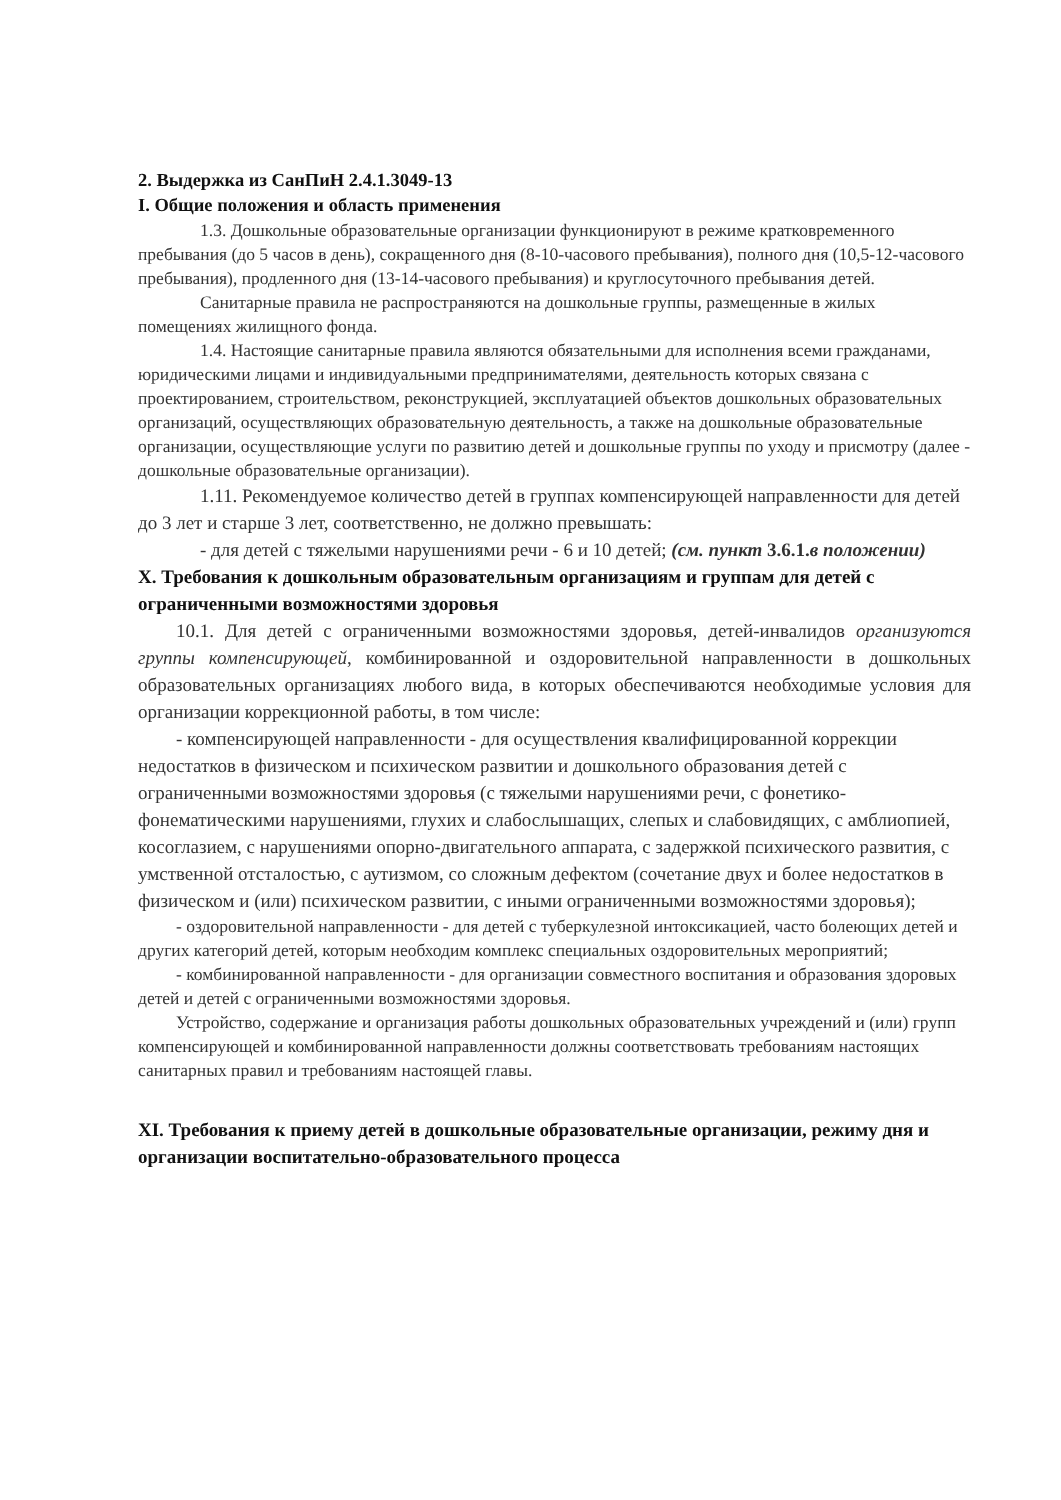2. Выдержка из СанПиН 2.4.1.3049-13
I. Общие положения и область применения
1.3. Дошкольные образовательные организации функционируют в режиме кратковременного пребывания (до 5 часов в день), сокращенного дня (8-10-часового пребывания), полного дня (10,5-12-часового пребывания), продленного дня (13-14-часового пребывания) и круглосуточного пребывания детей.
Санитарные правила не распространяются на дошкольные группы, размещенные в жилых помещениях жилищного фонда.
1.4. Настоящие санитарные правила являются обязательными для исполнения всеми гражданами, юридическими лицами и индивидуальными предпринимателями, деятельность которых связана с проектированием, строительством, реконструкцией, эксплуатацией объектов дошкольных образовательных организаций, осуществляющих образовательную деятельность, а также на дошкольные образовательные организации, осуществляющие услуги по развитию детей и дошкольные группы по уходу и присмотру (далее - дошкольные образовательные организации).
1.11. Рекомендуемое количество детей в группах компенсирующей направленности для детей до 3 лет и старше 3 лет, соответственно, не должно превышать:
- для детей с тяжелыми нарушениями речи - 6 и 10 детей; (см. пункт 3.6.1.в положении)
X. Требования к дошкольным образовательным организациям и группам для детей с ограниченными возможностями здоровья
10.1. Для детей с ограниченными возможностями здоровья, детей-инвалидов организуются группы компенсирующей, комбинированной и оздоровительной направленности в дошкольных образовательных организациях любого вида, в которых обеспечиваются необходимые условия для организации коррекционной работы, в том числе:
- компенсирующей направленности - для осуществления квалифицированной коррекции недостатков в физическом и психическом развитии и дошкольного образования детей с ограниченными возможностями здоровья (с тяжелыми нарушениями речи, с фонетико-фонематическими нарушениями, глухих и слабослышащих, слепых и слабовидящих, с амблиопией, косоглазием, с нарушениями опорно-двигательного аппарата, с задержкой психического развития, с умственной отсталостью, с аутизмом, со сложным дефектом (сочетание двух и более недостатков в физическом и (или) психическом развитии, с иными ограниченными возможностями здоровья);
- оздоровительной направленности - для детей с туберкулезной интоксикацией, часто болеющих детей и других категорий детей, которым необходим комплекс специальных оздоровительных мероприятий;
- комбинированной направленности - для организации совместного воспитания и образования здоровых детей и детей с ограниченными возможностями здоровья.
Устройство, содержание и организация работы дошкольных образовательных учреждений и (или) групп компенсирующей и комбинированной направленности должны соответствовать требованиям настоящих санитарных правил и требованиям настоящей главы.
XI. Требования к приему детей в дошкольные образовательные организации, режиму дня и организации воспитательно-образовательного процесса